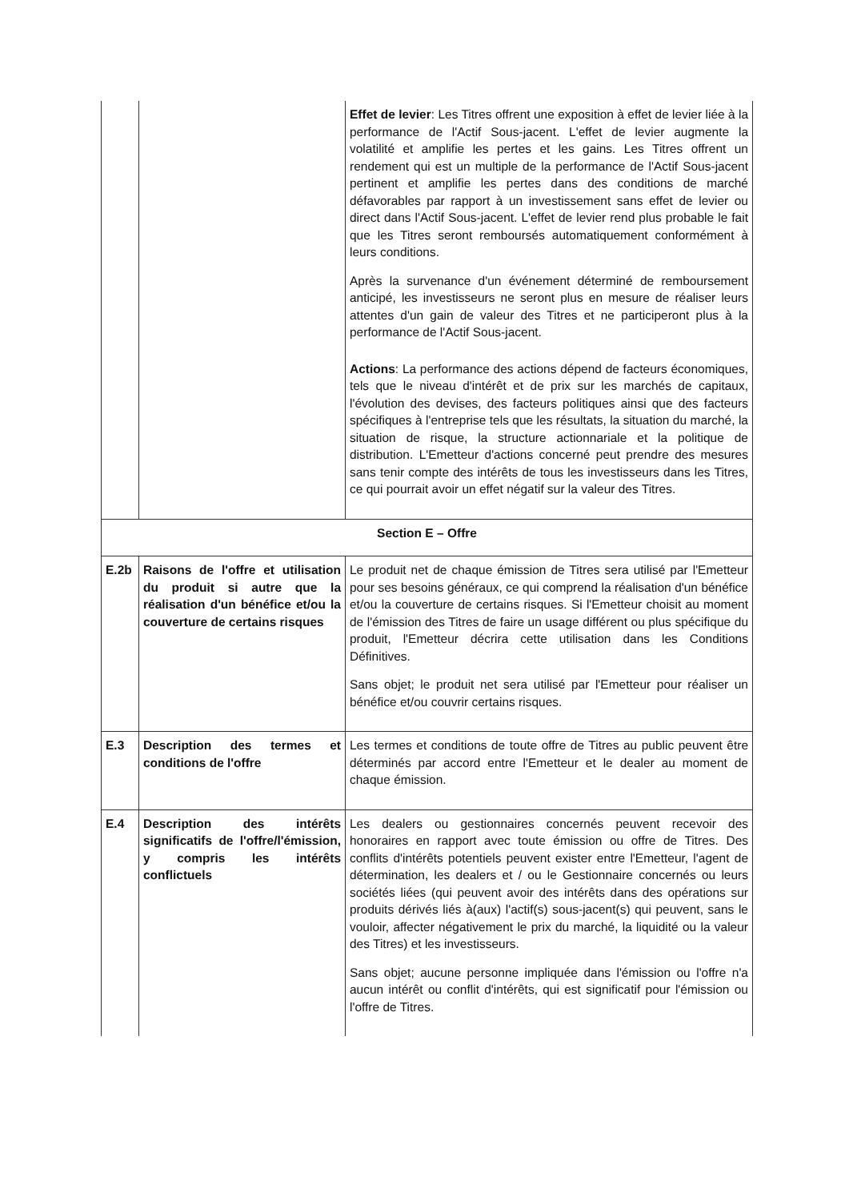| | | Effet de levier : Les Titres offrent une exposition à effet de levier liée à la performance de l'Actif Sous-jacent. L'effet de levier augmente la volatilité et amplifie les pertes et les gains. Les Titres offrent un rendement qui est un multiple de la performance de l'Actif Sous-jacent pertinent et amplifie les pertes dans des conditions de marché défavorables par rapport à un investissement sans effet de levier ou direct dans l'Actif Sous-jacent. L'effet de levier rend plus probable le fait que les Titres seront remboursés automatiquement conformément à leurs conditions. Après la survenance d'un événement déterminé de remboursement anticipé, les investisseurs ne seront plus en mesure de réaliser leurs attentes d'un gain de valeur des Titres et ne participeront plus à la performance de l'Actif Sous-jacent. Actions : La performance des actions dépend de facteurs économiques, tels que le niveau d'intérêt et de prix sur les marchés de capitaux, l'évolution des devises, des facteurs politiques ainsi que des facteurs spécifiques à l'entreprise tels que les résultats, la situation du marché, la situation de risque, la structure actionnariale et la politique de distribution. L'Emetteur d'actions concerné peut prendre des mesures sans tenir compte des intérêts de tous les investisseurs dans les Titres, ce qui pourrait avoir un effet négatif sur la valeur des Titres. |
| Section E – Offre | | |
| E.2b | Raisons de l'offre et utilisation du produit si autre que la réalisation d'un bénéfice et/ou la couverture de certains risques | Le produit net de chaque émission de Titres sera utilisé par l'Emetteur pour ses besoins généraux, ce qui comprend la réalisation d'un bénéfice et/ou la couverture de certains risques. Si l'Emetteur choisit au moment de l'émission des Titres de faire un usage différent ou plus spécifique du produit, l'Emetteur décrira cette utilisation dans les Conditions Définitives. Sans objet; le produit net sera utilisé par l'Emetteur pour réaliser un bénéfice et/ou couvrir certains risques. |
| E.3 | Description des termes et conditions de l'offre | Les termes et conditions de toute offre de Titres au public peuvent être déterminés par accord entre l'Emetteur et le dealer au moment de chaque émission. |
| E.4 | Description des intérêts significatifs de l'offre/l'émission, y compris les intérêts conflictuels | Les dealers ou gestionnaires concernés peuvent recevoir des honoraires en rapport avec toute émission ou offre de Titres. Des conflits d'intérêts potentiels peuvent exister entre l'Emetteur, l'agent de détermination, les dealers et / ou le Gestionnaire concernés ou leurs sociétés liées (qui peuvent avoir des intérêts dans des opérations sur produits dérivés liés à(aux) l'actif(s) sous-jacent(s) qui peuvent, sans le vouloir, affecter négativement le prix du marché, la liquidité ou la valeur des Titres) et les investisseurs. Sans objet; aucune personne impliquée dans l'émission ou l'offre n'a aucun intérêt ou conflit d'intérêts, qui est significatif pour l'émission ou l'offre de Titres. |